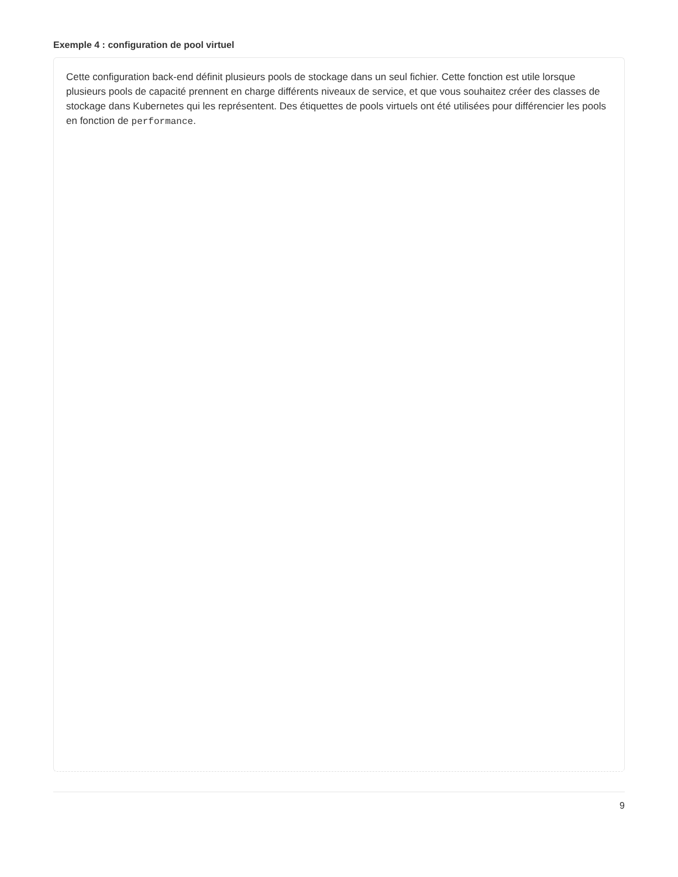Exemple 4 : configuration de pool virtuel
Cette configuration back-end définit plusieurs pools de stockage dans un seul fichier. Cette fonction est utile lorsque plusieurs pools de capacité prennent en charge différents niveaux de service, et que vous souhaitez créer des classes de stockage dans Kubernetes qui les représentent. Des étiquettes de pools virtuels ont été utilisées pour différencier les pools en fonction de performance.
9